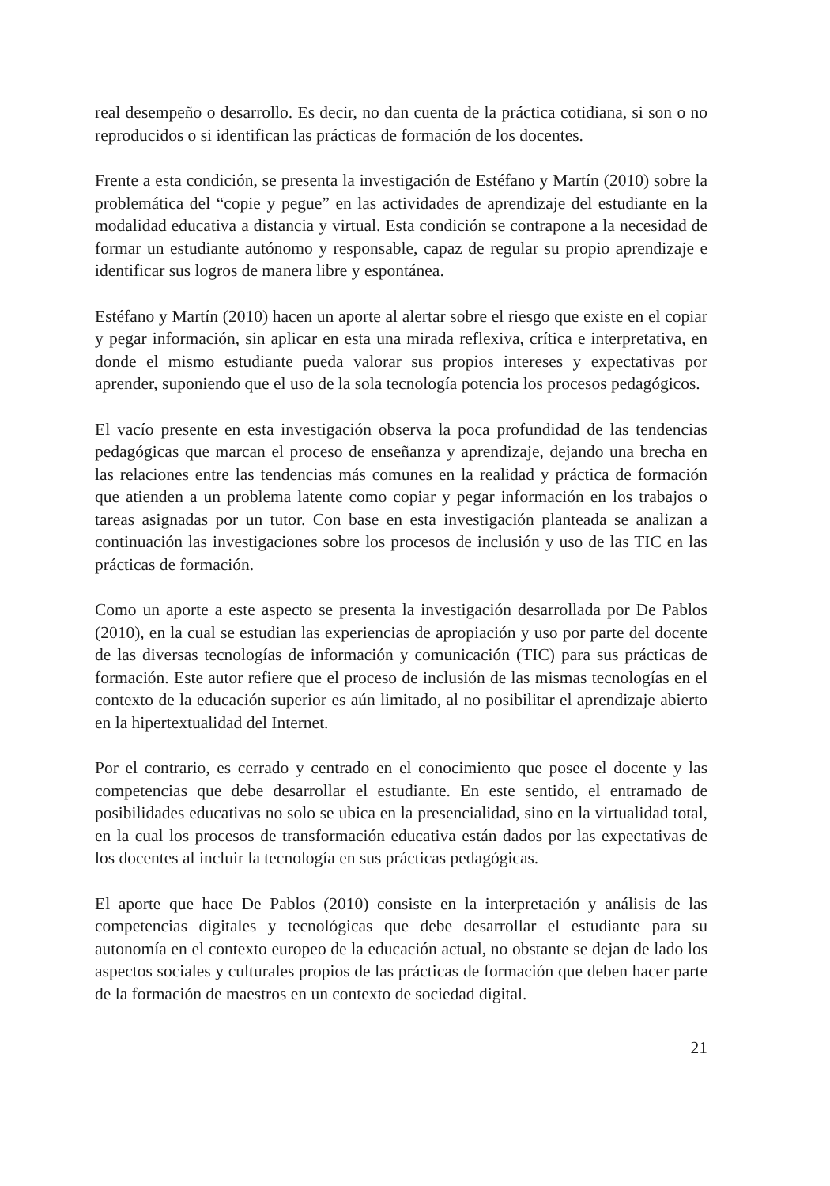real desempeño o desarrollo. Es decir, no dan cuenta de la práctica cotidiana, si son o no reproducidos o si identifican las prácticas de formación de los docentes.
Frente a esta condición, se presenta la investigación de Estéfano y Martín (2010) sobre la problemática del “copie y pegue” en las actividades de aprendizaje del estudiante en la modalidad educativa a distancia y virtual. Esta condición se contrapone a la necesidad de formar un estudiante autónomo y responsable, capaz de regular su propio aprendizaje e identificar sus logros de manera libre y espontánea.
Estéfano y Martín (2010) hacen un aporte al alertar sobre el riesgo que existe en el copiar y pegar información, sin aplicar en esta una mirada reflexiva, crítica e interpretativa, en donde el mismo estudiante pueda valorar sus propios intereses y expectativas por aprender, suponiendo que el uso de la sola tecnología potencia los procesos pedagógicos.
El vacío presente en esta investigación observa la poca profundidad de las tendencias pedagógicas que marcan el proceso de enseñanza y aprendizaje, dejando una brecha en las relaciones entre las tendencias más comunes en la realidad y práctica de formación que atienden a un problema latente como copiar y pegar información en los trabajos o tareas asignadas por un tutor. Con base en esta investigación planteada se analizan a continuación las investigaciones sobre los procesos de inclusión y uso de las TIC en las prácticas de formación.
Como un aporte a este aspecto se presenta la investigación desarrollada por De Pablos (2010), en la cual se estudian las experiencias de apropiación y uso por parte del docente de las diversas tecnologías de información y comunicación (TIC) para sus prácticas de formación. Este autor refiere que el proceso de inclusión de las mismas tecnologías en el contexto de la educación superior es aún limitado, al no posibilitar el aprendizaje abierto en la hipertextualidad del Internet.
Por el contrario, es cerrado y centrado en el conocimiento que posee el docente y las competencias que debe desarrollar el estudiante. En este sentido, el entramado de posibilidades educativas no solo se ubica en la presencialidad, sino en la virtualidad total, en la cual los procesos de transformación educativa están dados por las expectativas de los docentes al incluir la tecnología en sus prácticas pedagógicas.
El aporte que hace De Pablos (2010) consiste en la interpretación y análisis de las competencias digitales y tecnológicas que debe desarrollar el estudiante para su autonomía en el contexto europeo de la educación actual, no obstante se dejan de lado los aspectos sociales y culturales propios de las prácticas de formación que deben hacer parte de la formación de maestros en un contexto de sociedad digital.
21